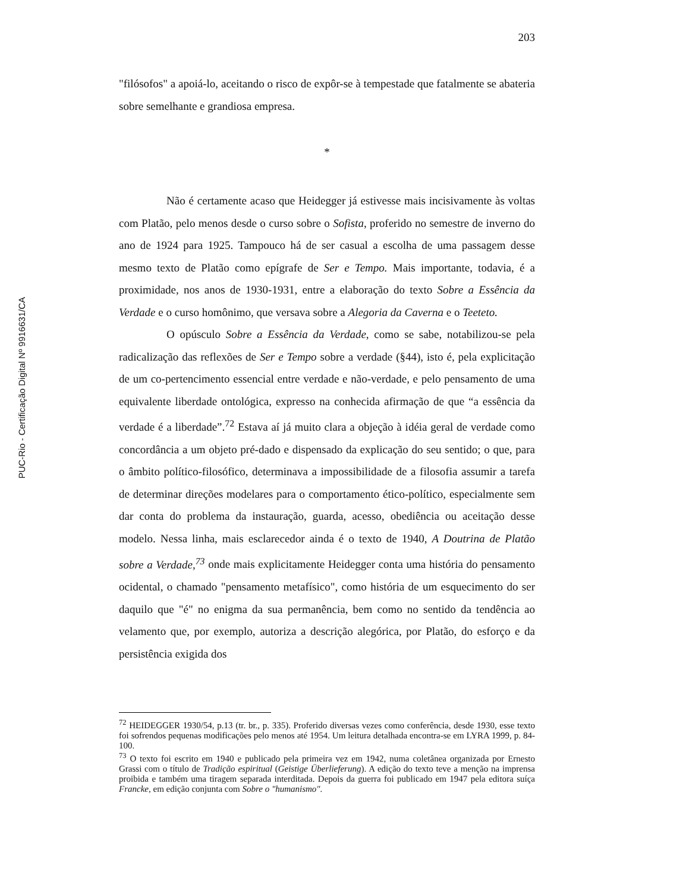PUC-Rio - Certificação Digital Nº 9916631/CA
203
"filósofos" a apoiá-lo, aceitando o risco de expôr-se à tempestade que fatalmente se abateria sobre semelhante e grandiosa empresa.
*
Não é certamente acaso que Heidegger já estivesse mais incisivamente às voltas com Platão, pelo menos desde o curso sobre o Sofista, proferido no semestre de inverno do ano de 1924 para 1925. Tampouco há de ser casual a escolha de uma passagem desse mesmo texto de Platão como epígrafe de Ser e Tempo. Mais importante, todavia, é a proximidade, nos anos de 1930-1931, entre a elaboração do texto Sobre a Essência da Verdade e o curso homônimo, que versava sobre a Alegoria da Caverna e o Teeteto.
O opúsculo Sobre a Essência da Verdade, como se sabe, notabilizou-se pela radicalização das reflexões de Ser e Tempo sobre a verdade (§44), isto é, pela explicitação de um co-pertencimento essencial entre verdade e não-verdade, e pelo pensamento de uma equivalente liberdade ontológica, expresso na conhecida afirmação de que “a essência da verdade é a liberdade”.<sup>72</sup> Estava aí já muito clara a objeção à idéia geral de verdade como concordância a um objeto pré-dado e dispensado da explicação do seu sentido; o que, para o âmbito político-filosófico, determinava a impossibilidade de a filosofia assumir a tarefa de determinar direções modelares para o comportamento ético-político, especialmente sem dar conta do problema da instauração, guarda, acesso, obediência ou aceitação desse modelo. Nessa linha, mais esclarecedor ainda é o texto de 1940, A Doutrina de Platão sobre a Verdade,<sup>73</sup> onde mais explicitamente Heidegger conta uma história do pensamento ocidental, o chamado "pensamento metafísico", como história de um esquecimento do ser daquilo que "é" no enigma da sua permanência, bem como no sentido da tendência ao velamento que, por exemplo, autoriza a descrição alegórica, por Platão, do esforço e da persistência exigida dos
<sup>72</sup> HEIDEGGER 1930/54, p.13 (tr. br., p. 335). Proferido diversas vezes como conferência, desde 1930, esse texto foi sofrendos pequenas modificações pelo menos até 1954. Um leitura detalhada encontra-se em LYRA 1999, p. 84-100.
<sup>73</sup> O texto foi escrito em 1940 e publicado pela primeira vez em 1942, numa coletânea organizada por Ernesto Grassi com o título de Tradição espiritual (Geistige Überlieferung). A edição do texto teve a menção na imprensa proibida e também uma tiragem separada interditada. Depois da guerra foi publicado em 1947 pela editora suíça Francke, em edição conjunta com Sobre o "humanismo".